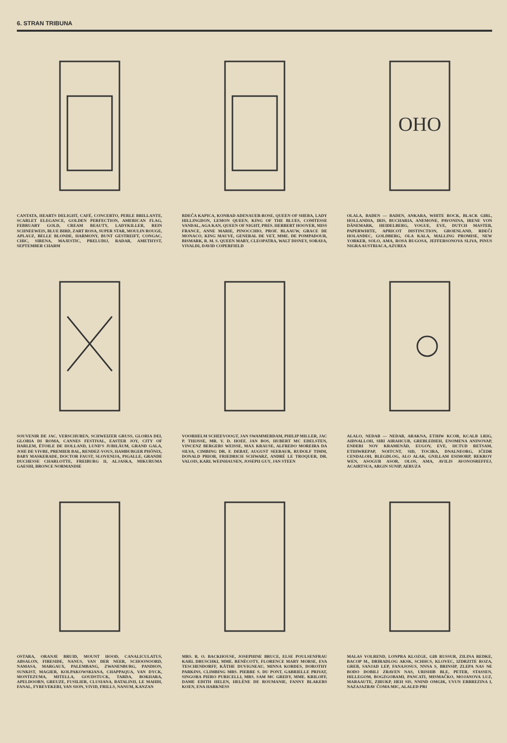6. STRAN TRIBUNA
CANTATA, HEARTS DELIGHT, CAFÉ, CONCERTO, PERLE BRILLANTE, SCARLET ELEGANCE, GOLDEN PERFECTION, AMERICAN FLAG, FEBRUARY GOLD, CREAM BEAUTY, LADYKILLER, REIN SCHNEEWEIS, BLUE BIRD, ZART ROSA, SUPER STAR, MOULIN ROUGE, APLAUZ, BELLE BLONDE, HARMONY, BUNT GESTREIFT, CONGAC, CHIC, SIRENA, MAJESTIC, PRELUDIJ, RADAR, AMETHYST, SEPTEMBER CHARM
RDEČA KAPICA, KONRAD ADENAUER-ROSE, QUEEN OF SHEBA, LADY HILLINGDON, LEMON QUEEN, KING OF THE BLUES, COMTESSE VANDAL, AGA KAN, QUEEN OF NIGHT, PRES. HERBERT HOOVER, MISS FRANCE, ANNE MARIE, PINOCCHIO, PROF. BLAAUW, GRACE DE MONACO, KING MAUVE, GENERAL DE VET, MME. DE POMPADOUR, BISMARK, R. M. S. QUEEN MARY, CLEOPATRA, WALT DISNEY, SORAYA, VIVALDI, DAVID COPERFIELD
OHO
OLALA, BADEN — BADEN, ANKARA, WHITE ROCK, BLACK GIRL, HOLLANDIA, IRIS, BUCHARIA, ANEMONE, PAVONINA, IRENE VON DÄNEMARK, HEIDELBERG, VOGUE, EVE, DUTCH MASTER, PAPERWHITE, APRICOT DISTINCTION, GROENLAND, RDEČI HOLANDEC, GOLDBERG, OLA KALA, MALLING PROMISE, NEW YORKER, SOLO, AMA, ROSA RUGOSA, JEFFERSONOVA SLIVA, PINUS NIGRA AUSTRIACA, AZUREA
SOUVENIR DE JAC. VERSCHUREN, SCHWEIZER GRUSS, GLORIA DEI, GLORIA DI ROMA, CANNES FESTIVAL, EASTER JOY, CITY OF HARLEM, ÉTOILE DE HOLLAND, LUND'S JUBILÄUM, GRAND GALA, JOIE DE VIVRE, PREMIER BAL, RENDEZ-VOUS, HAMBURGER PHÖNIX, BABY MASKERADE, DOCTOR FAUST, SLOVENIJA, PIGALLE, GRANDE DUCHESSE CHARLOTTE, FREIBURG II, ALJASKA, MIKURUMA GAESHI, BRONCE NORMANDIE
VOORHELM SCHEEVOOGT, JAN SWAMMERDAM, PHILIP MILLER, JAC P. THIJSSE, MR. V. D. HOEF, JAN BOS, HUBERT MC EDELSTEN, VINCENZ BERGERS WEISSE, MAX KRAUSE, ALFREDO MOREIRA DA SILVA, CIMBING DR. F. DEBAT, AUGUST SEEBAUR, RUDOLF TIMM, DONALD PRIOR, FRIEDRICH SCHWARZ, ANDRÉ LE TROQUER, DR. VALOIS, KARL WEINHAUSEN, JOSEPH GUY, JAN STEEN
ALALO, NEDAB — NEDAB, ARAKNA, ETIHW KCOR, KCALB LRIG, AIDNALLOH, SIRI AIRAHCUB, GREBLEDIEH, ENOMENA ANINOVAP, ENDERI NOV KRAMENÄD, EUGOV, EVE, HCTUD RETSAM, ETIHWREPAP, NOITCNT, SID, TOCIRA, DNALNEORG, IČEDR CENDALOH, BLEGDLOG, ALO ALAK, GNILLAM ESIMORP, REKROY WEN, ASOGUR ASOR, OLOS, AMA, AVILIS AVONOSREFFEJ, ACAIRTSUA, ARGIN SUNIP, AERUZA
OSTARA, ORANJE BRUID, MOUNT HOOD, CANALICULATUS, ABSALON, FIRESIDE, NANUS, VAN DER NEER, SCHOONOORD, NAMASA, MARGAUX, PALEMBANG, ZWANENBURG, PANDION, SUNKIST, MAGIER, KOLPAKOWSKIANA, CHAPPAQUA, VAN DYCK, MONTEZUMA, MITELLA, GOUDSTUCK, TARDA, BOKHARA, APELDOORN, GREUZE, FUSILIER, CLUSIANA, BATALINII, LE MAHDI, FANAL, FYREVEKERI, VAN SION, VIVID, FRILLS, NANUM, KANZAN
MRS. R. O. BACKHOUSE, JOSEPHINE BRUCE, ELSE POULSENFRAU KARL DRUSCHKI, MME. RENÉCOTY, FLORENCE MARY MORSE, EVA TESCHENDORFF, KÄTHE DUVIGNEAU, MINNA KORDES, DOROTHY PARKINS, CLIMBING MRS. PIERRE S. DU PONT, GABRIELLE PRIVAT, SINGORA PIERO PURICELLI, MRS. SAM MC GREDY, MME. KRILOFF, DAME EDITH HELEN, HELÈNE DE ROUMANIE, FANNY BLAKERS KOEN, ENA HARKNESS
MALAS VOLREND, LONPRA KLOZGE, GIB RUSSUR, ZILINA REDKE, BACOP M., DRIRADLOG AKSK, SCHHCS, KLOVEC, IZDRZITE ROZA, GREB, SANJAD LEP, FANAJOSUS, NNNA S, BRINSIP, ZLEPA NAS NE BODO DOBILI ZRAVEN NAS, URISHIB BLE, PETER, STASSEN, HILLEGOM, BOGZGOBAMI, PANCATI, MISMAČKO, MOJANOVA LUZ, MARAAUTE, ZIRUKP, HEH SIS, NNIND OMGIK, UVUN ERBREZINA I, NAZAJAZRAV ČOMA MIC, ALALED PRI